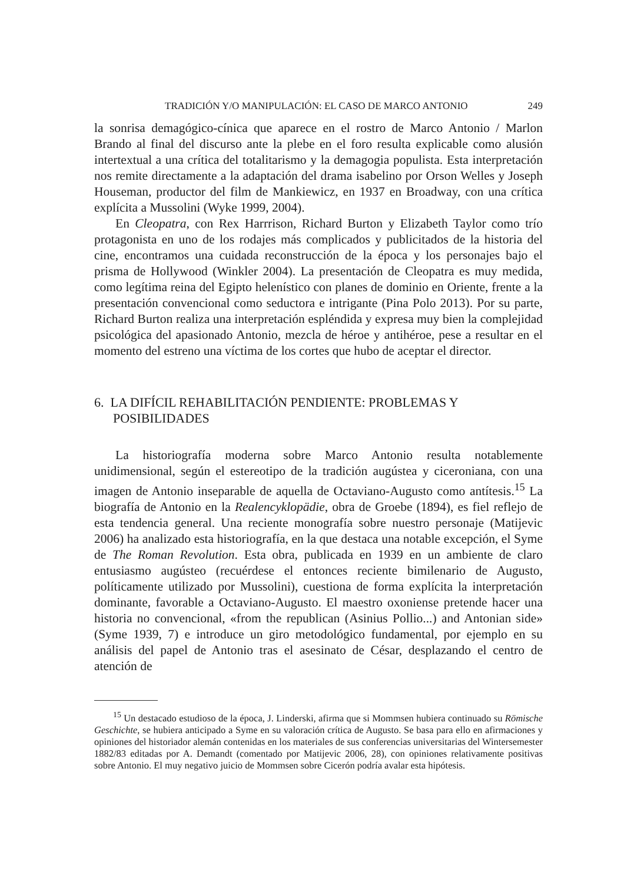TRADICIÓN Y/O MANIPULACIÓN: EL CASO DE MARCO ANTONIO 249
la sonrisa demagógico-cínica que aparece en el rostro de Marco Antonio / Marlon Brando al final del discurso ante la plebe en el foro resulta explicable como alusión intertextual a una crítica del totalitarismo y la demagogia populista. Esta interpretación nos remite directamente a la adaptación del drama isabelino por Orson Welles y Joseph Houseman, productor del film de Mankiewicz, en 1937 en Broadway, con una crítica explícita a Mussolini (Wyke 1999, 2004).
En Cleopatra, con Rex Harrrison, Richard Burton y Elizabeth Taylor como trío protagonista en uno de los rodajes más complicados y publicitados de la historia del cine, encontramos una cuidada reconstrucción de la época y los personajes bajo el prisma de Hollywood (Winkler 2004). La presentación de Cleopatra es muy medida, como legítima reina del Egipto helenístico con planes de dominio en Oriente, frente a la presentación convencional como seductora e intrigante (Pina Polo 2013). Por su parte, Richard Burton realiza una interpretación espléndida y expresa muy bien la complejidad psicológica del apasionado Antonio, mezcla de héroe y antihéroe, pese a resultar en el momento del estreno una víctima de los cortes que hubo de aceptar el director.
6. LA DIFÍCIL REHABILITACIÓN PENDIENTE: PROBLEMAS Y POSIBILIDADES
La historiografía moderna sobre Marco Antonio resulta notablemente unidimensional, según el estereotipo de la tradición augústea y ciceroniana, con una imagen de Antonio inseparable de aquella de Octaviano-Augusto como antítesis.<sup>15</sup> La biografía de Antonio en la Realencyklopädie, obra de Groebe (1894), es fiel reflejo de esta tendencia general. Una reciente monografía sobre nuestro personaje (Matijevic 2006) ha analizado esta historiografía, en la que destaca una notable excepción, el Syme de The Roman Revolution. Esta obra, publicada en 1939 en un ambiente de claro entusiasmo augústeo (recuérdese el entonces reciente bimilenario de Augusto, políticamente utilizado por Mussolini), cuestiona de forma explícita la interpretación dominante, favorable a Octaviano-Augusto. El maestro oxoniense pretende hacer una historia no convencional, «from the republican (Asinius Pollio...) and Antonian side» (Syme 1939, 7) e introduce un giro metodológico fundamental, por ejemplo en su análisis del papel de Antonio tras el asesinato de César, desplazando el centro de atención de
<sup>15</sup> Un destacado estudioso de la época, J. Linderski, afirma que si Mommsen hubiera continuado su Römische Geschichte, se hubiera anticipado a Syme en su valoración crítica de Augusto. Se basa para ello en afirmaciones y opiniones del historiador alemán contenidas en los materiales de sus conferencias universitarias del Wintersemester 1882/83 editadas por A. Demandt (comentado por Matijevic 2006, 28), con opiniones relativamente positivas sobre Antonio. El muy negativo juicio de Mommsen sobre Cicerón podría avalar esta hipótesis.